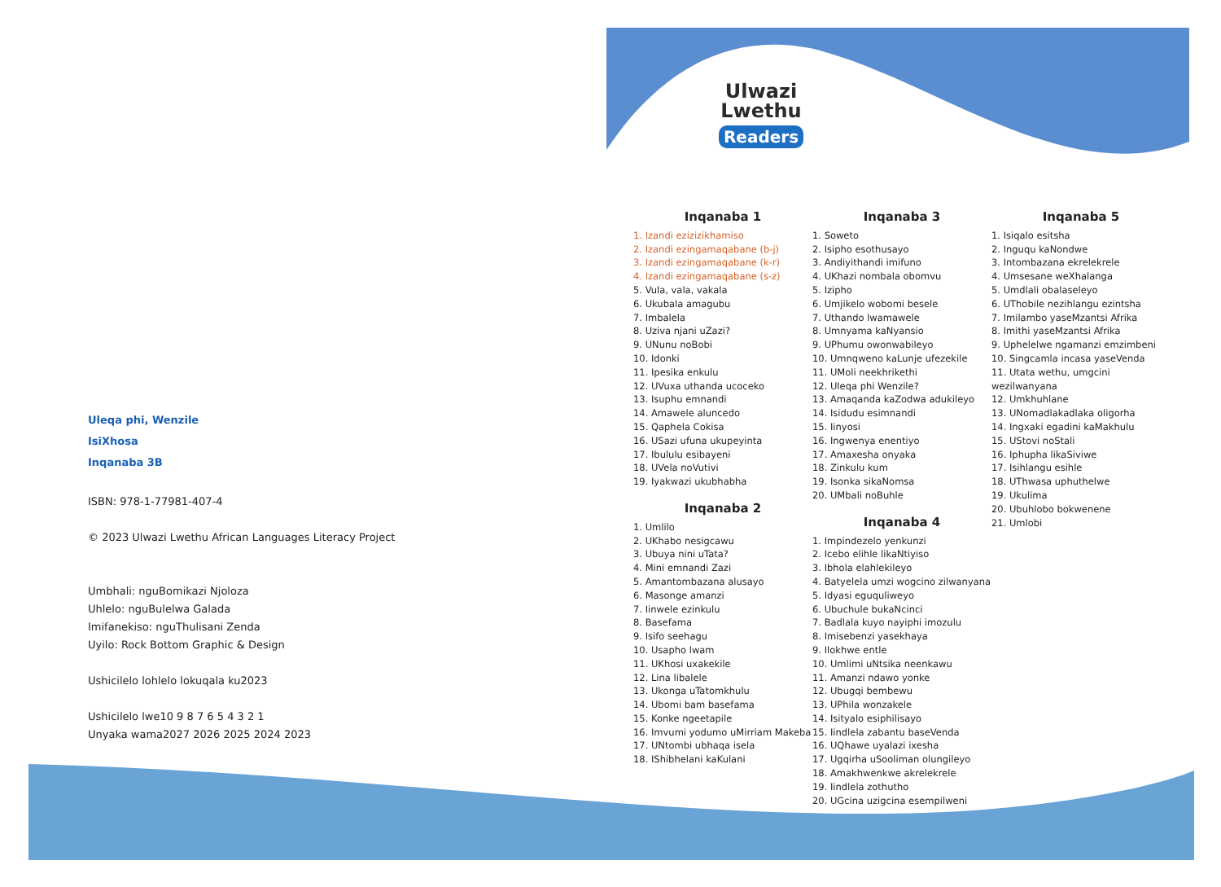Ulwazi
Lwethu
Readers
Uleqa phi, Wenzile
IsiXhosa
Inqanaba 3B
ISBN: 978-1-77981-407-4
© 2023 Ulwazi Lwethu African Languages Literacy Project
Umbhali: nguBomikazi Njoloza
Uhlelo: nguBulelwa Galada
Imifanekiso: nguThulisani Zenda
Uyilo: Rock Bottom Graphic & Design
Ushicilelo lohlelo lokuqala ku2023
Ushicilelo lwe10 9 8 7 6 5 4 3 2 1
Unyaka wama2027 2026 2025 2024 2023
Inqanaba 1
1. Izandi ezizizikhamiso
2. Izandi ezingamaqabane (b-j)
3. Izandi ezingamaqabane (k-r)
4. Izandi ezingamaqabane (s-z)
5. Vula, vala, vakala
6. Ukubala amagubu
7. Imbalela
8. Uziva njani uZazi?
9. UNunu noBobi
10. Idonki
11. Ipesika enkulu
12. UVuxa uthanda ucoceko
13. Isuphu emnandi
14. Amawele aluncedo
15. Qaphela Cokisa
16. USazi ufuna ukupeyinta
17. Ibululu esibayeni
18. UVela noVutivi
19. Iyakwazi ukubhabha
Inqanaba 2
1. Umlilo
2. UKhabo nesigcawu
3. Ubuya nini uTata?
4. Mini emnandi Zazi
5. Amantombazana alusayo
6. Masonge amanzi
7. Iinwele ezinkulu
8. Basefama
9. Isifo seehagu
10. Usapho lwam
11. UKhosi uxakekile
12. Lina libalele
13. Ukonga uTatomkhulu
14. Ubomi bam basefama
15. Konke ngeetapile
16. Imvumi yodumo uMirriam Makeba
17. UNtombi ubhaqa isela
18. IShibhelani kaKulani
Inqanaba 3
1. Soweto
2. Isipho esothusayo
3. Andiyithandi imifuno
4. UKhazi nombala obomvu
5. Izipho
6. Umjikelo wobomi besele
7. Uthando lwamawele
8. Umnyama kaNyansio
9. UPhumu owonwabileyo
10. Umnqweno kaLunje ufezekile
11. UMoli neekhrikethi
12. Uleqa phi Wenzile?
13. Amaqanda kaZodwa adukileyo
14. Isidudu esimnandi
15. Iinyosi
16. Ingwenya enentiyo
17. Amaxesha onyaka
18. Zinkulu kum
19. Isonka sikaNomsa
20. UMbali noBuhle
Inqanaba 4
1. Impindezelo yenkunzi
2. Icebo elihle likaNtiyiso
3. Ibhola elahlekileyo
4. Batyelela umzi wogcino zilwanyana
5. Idyasi eguquliweyo
6. Ubuchule bukaNcinci
7. Badlala kuyo nayiphi imozulu
8. Imisebenzi yasekhaya
9. Ilokhwe entle
10. Umlimi uNtsika neenkawu
11. Amanzi ndawo yonke
12. Ubugqi bembewu
13. UPhila wonzakele
14. Isityalo esiphilisayo
15. Iindlela zabantu baseVenda
16. UQhawe uyalazi ixesha
17. Ugqirha uSooliman olungileyo
18. Amakhwenkwe akrelekrele
19. Iindlela zothutho
20. UGcina uzigcina esempilweni
Inqanaba 5
1. Isiqalo esitsha
2. Inguqu kaNondwe
3. Intombazana ekrelekrele
4. Umsesane weXhalanga
5. Umdlali obalaseleyo
6. UThobile nezihlangu ezintsha
7. Imilambo yaseMzantsi Afrika
8. Imithi yaseMzantsi Afrika
9. Uphelelwe ngamanzi emzimbeni
10. Singcamla incasa yaseVenda
11. Utata wethu, umgcini wezilwanyana
12. Umkhuhlane
13. UNomadlakadlaka oligorha
14. Ingxaki egadini kaMakhulu
15. UStovi noStali
16. Iphupha likaSiviwe
17. Isihlangu esihle
18. UThwasa uphuthelwe
19. Ukulima
20. Ubuhlobo bokwenene
21. Umlobi